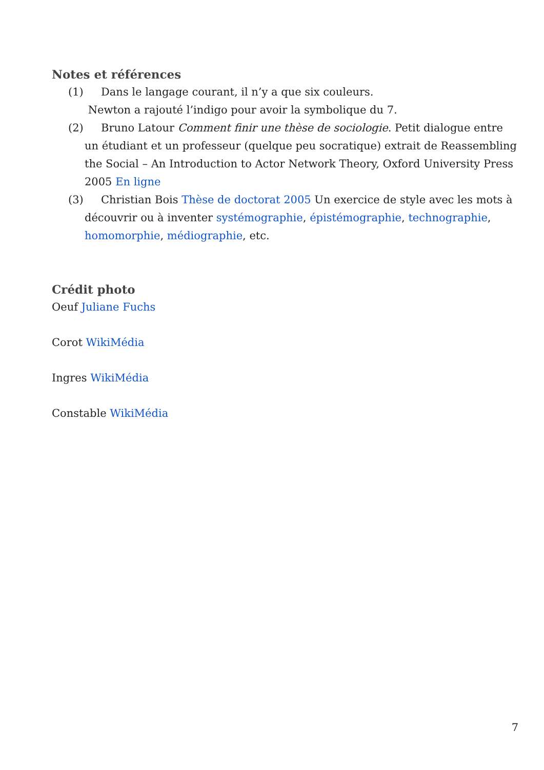Notes et références
(1) Dans le langage courant, il n’y a que six couleurs.
Newton a rajouté l’indigo pour avoir la symbolique du 7.
(2) Bruno Latour Comment finir une thèse de sociologie. Petit dialogue entre un étudiant et un professeur (quelque peu socratique) extrait de Reassembling the Social – An Introduction to Actor Network Theory, Oxford University Press 2005 En ligne
(3) Christian Bois Thèse de doctorat 2005 Un exercice de style avec les mots à découvrir ou à inventer systémographie, épistémographie, technographie, homomorphie, médiographie, etc.
Crédit photo
Oeuf Juliane Fuchs
Corot WikiMédia
Ingres WikiMédia
Constable WikiMédia
7